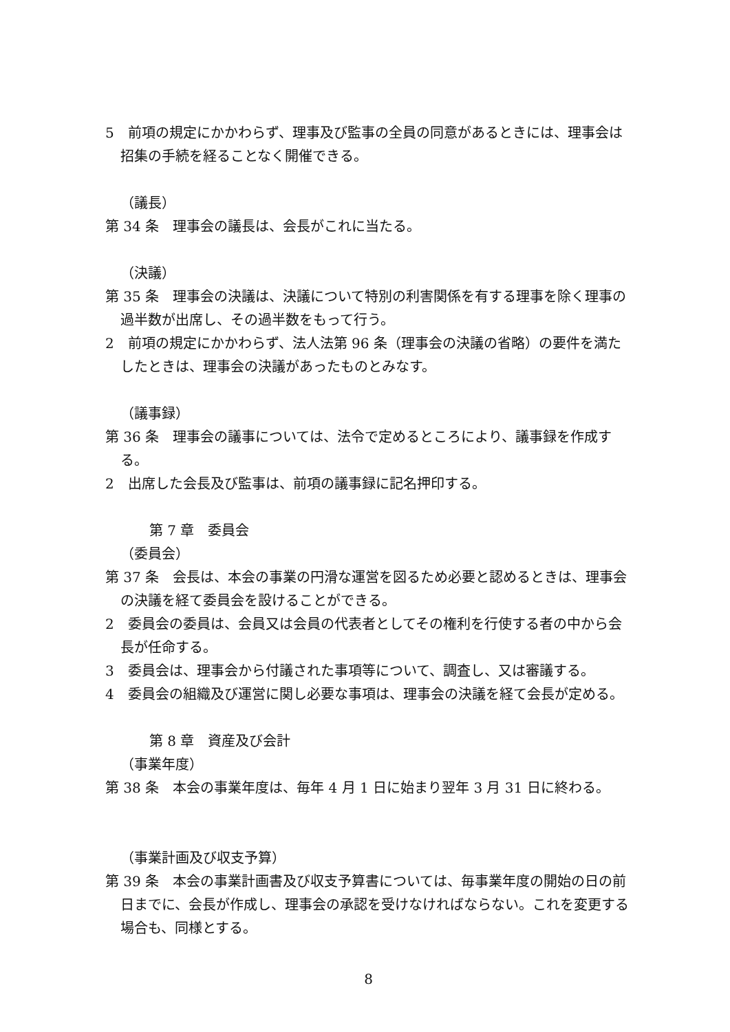5　前項の規定にかかわらず、理事及び監事の全員の同意があるときには、理事会は招集の手続を経ることなく開催できる。
（議長）
第 34 条　理事会の議長は、会長がこれに当たる。
（決議）
第 35 条　理事会の決議は、決議について特別の利害関係を有する理事を除く理事の過半数が出席し、その過半数をもって行う。
2　前項の規定にかかわらず、法人法第 96 条（理事会の決議の省略）の要件を満たしたときは、理事会の決議があったものとみなす。
（議事録）
第 36 条　理事会の議事については、法令で定めるところにより、議事録を作成する。
2　出席した会長及び監事は、前項の議事録に記名押印する。
第 7 章　委員会
（委員会）
第 37 条　会長は、本会の事業の円滑な運営を図るため必要と認めるときは、理事会の決議を経て委員会を設けることができる。
2　委員会の委員は、会員又は会員の代表者としてその権利を行使する者の中から会長が任命する。
3　委員会は、理事会から付議された事項等について、調査し、又は審議する。
4　委員会の組織及び運営に関し必要な事項は、理事会の決議を経て会長が定める。
第 8 章　資産及び会計
（事業年度）
第 38 条　本会の事業年度は、毎年 4 月 1 日に始まり翌年 3 月 31 日に終わる。
（事業計画及び収支予算）
第 39 条　本会の事業計画書及び収支予算書については、毎事業年度の開始の日の前日までに、会長が作成し、理事会の承認を受けなければならない。これを変更する場合も、同様とする。
8